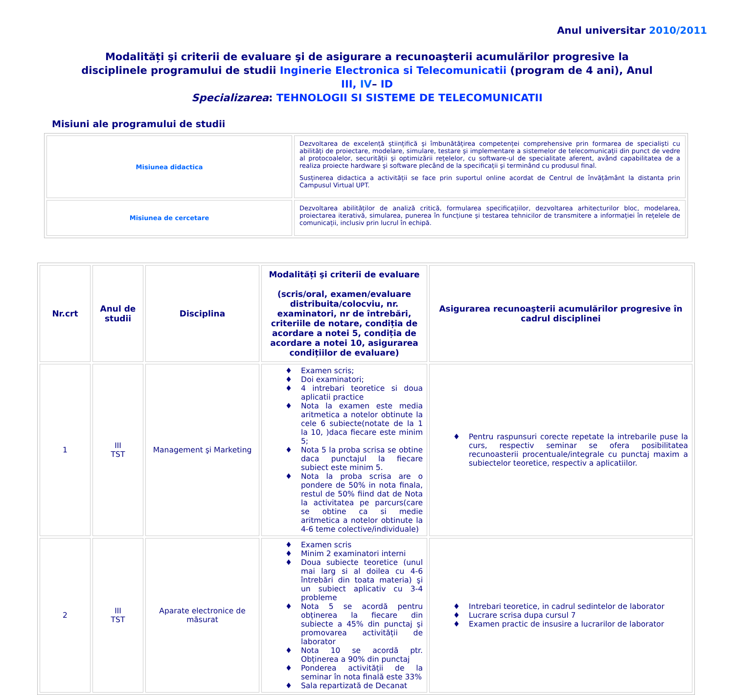Anul universitar 2010/2011
Modalități şi criterii de evaluare şi de asigurare a recunoaşterii acumulărilor progresive la disciplinele programului de studii Inginerie Electronica si Telecomunicatii (program de 4 ani), Anul III, IV– ID
Specializarea: TEHNOLOGII SI SISTEME DE TELECOMUNICATII
Misiuni ale programului de studii
| Misiunea didactica | Dezvoltarea de excelență ştiințifică şi îmbunătățirea competenței comprehensive prin formarea de specialişti cu abilități de proiectare, modelare, simulare, testare şi implementare a sistemelor de telecomunicații din punct de vedre al protocoalelor, securității şi optimizării rețelelor, cu software-ul de specialitate aferent, având capabilitatea de a realiza proiecte hardware şi software plecând de la specificații şi terminând cu produsul final. Susținerea didactica a activității se face prin suportul online acordat de Centrul de învățământ la distanta prin Campusul Virtual UPT. |
| Misiunea de cercetare | Dezvoltarea abilităților de analiză critică, formularea specificațiilor, dezvoltarea arhitecturilor bloc, modelarea, proiectarea iterativă, simularea, punerea în funcțiune şi testarea tehnicilor de transmitere a informației în rețelele de comunicații, inclusiv prin lucrul în echipă. |
| Nr.crt | Anul de studii | Disciplina | Modalități şi criterii de evaluare (scris/oral, examen/evaluare distribuita/colocviu, nr. examinatori, nr de întrebări, criteriile de notare, condiția de acordare a notei 5, condiția de acordare a notei 10, asigurarea condițiilor de evaluare) | Asigurarea recunoaşterii acumulărilor progresive în cadrul disciplinei |
| --- | --- | --- | --- | --- |
| 1 | III TST | Management şi Marketing | ♦ Examen scris; ♦ Doi examinatori; ♦ 4 intrebari teoretice si doua aplicatii practice ♦ Nota la examen este media aritmetica a notelor obtinute la cele 6 subiecte(notate de la 1 la 10, )daca fiecare este minim 5; ♦ Nota 5 la proba scrisa se obtine daca punctajul la fiecare subiect este minim 5. ♦ Nota la proba scrisa are o pondere de 50% in nota finala, restul de 50% fiind dat de Nota la activitatea pe parcurs(care se obtine ca si medie aritmetica a notelor obtinute la 4-6 teme colective/individuale) | ♦ Pentru raspunsuri corecte repetate la intrebarile puse la curs, respectiv seminar se ofera posibilitatea recunoasterii procentuale/integrale cu punctaj maxim a subiectelor teoretice, respectiv a aplicatiilor. |
| 2 | III TST | Aparate electronice de măsurat | ♦ Examen scris ♦ Minim 2 examinatori interni ♦ Doua subiecte teoretice (unul mai larg si al doilea cu 4-6 întrebări din toata materia) şi un subiect aplicativ cu 3-4 probleme ♦ Nota 5 se acordă pentru obținerea la fiecare din subiecte a 45% din punctaj şi promovarea activității de laborator ♦ Nota 10 se acordă ptr. Obținerea a 90% din punctaj ♦ Ponderea activității de la seminar în nota finală este 33% ♦ Sala repartizată de Decanat | ♦ Intrebari teoretice, in cadrul sedintelor de laborator ♦ Lucrare scrisa dupa cursul 7 ♦ Examen practic de insusire a lucrarilor de laborator |